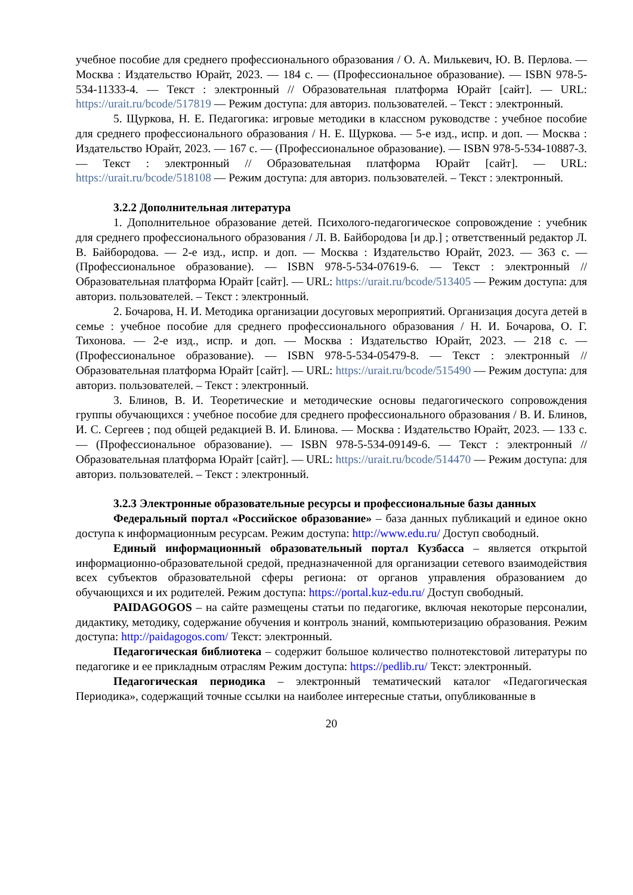учебное пособие для среднего профессионального образования / О. А. Милькевич, Ю. В. Перлова. — Москва : Издательство Юрайт, 2023. — 184 с. — (Профессиональное образование). — ISBN 978-5-534-11333-4. — Текст : электронный // Образовательная платформа Юрайт [сайт]. — URL: https://urait.ru/bcode/517819 — Режим доступа: для авториз. пользователей. – Текст : электронный.
5. Щуркова, Н. Е. Педагогика: игровые методики в классном руководстве : учебное пособие для среднего профессионального образования / Н. Е. Щуркова. — 5-е изд., испр. и доп. — Москва : Издательство Юрайт, 2023. — 167 с. — (Профессиональное образование). — ISBN 978-5-534-10887-3. — Текст : электронный // Образовательная платформа Юрайт [сайт]. — URL: https://urait.ru/bcode/518108 — Режим доступа: для авториз. пользователей. – Текст : электронный.
3.2.2 Дополнительная литература
1. Дополнительное образование детей. Психолого-педагогическое сопровождение : учебник для среднего профессионального образования / Л. В. Байбородова [и др.] ; ответственный редактор Л. В. Байбородова. — 2-е изд., испр. и доп. — Москва : Издательство Юрайт, 2023. — 363 с. — (Профессиональное образование). — ISBN 978-5-534-07619-6. — Текст : электронный // Образовательная платформа Юрайт [сайт]. — URL: https://urait.ru/bcode/513405 — Режим доступа: для авториз. пользователей. – Текст : электронный.
2. Бочарова, Н. И. Методика организации досуговых мероприятий. Организация досуга детей в семье : учебное пособие для среднего профессионального образования / Н. И. Бочарова, О. Г. Тихонова. — 2-е изд., испр. и доп. — Москва : Издательство Юрайт, 2023. — 218 с. — (Профессиональное образование). — ISBN 978-5-534-05479-8. — Текст : электронный // Образовательная платформа Юрайт [сайт]. — URL: https://urait.ru/bcode/515490 — Режим доступа: для авториз. пользователей. – Текст : электронный.
3. Блинов, В. И. Теоретические и методические основы педагогического сопровождения группы обучающихся : учебное пособие для среднего профессионального образования / В. И. Блинов, И. С. Сергеев ; под общей редакцией В. И. Блинова. — Москва : Издательство Юрайт, 2023. — 133 с. — (Профессиональное образование). — ISBN 978-5-534-09149-6. — Текст : электронный // Образовательная платформа Юрайт [сайт]. — URL: https://urait.ru/bcode/514470 — Режим доступа: для авториз. пользователей. – Текст : электронный.
3.2.3 Электронные образовательные ресурсы и профессиональные базы данных
Федеральный портал «Российское образование» – база данных публикаций и единое окно доступа к информационным ресурсам. Режим доступа: http://www.edu.ru/ Доступ свободный.
Единый информационный образовательный портал Кузбасса – является открытой информационно-образовательной средой, предназначенной для организации сетевого взаимодействия всех субъектов образовательной сферы региона: от органов управления образованием до обучающихся и их родителей. Режим доступа: https://portal.kuz-edu.ru/ Доступ свободный.
PAIDAGOGOS – на сайте размещены статьи по педагогике, включая некоторые персоналии, дидактику, методику, содержание обучения и контроль знаний, компьютеризацию образования. Режим доступа: http://paidagogos.com/ Текст: электронный.
Педагогическая библиотека – содержит большое количество полнотекстовой литературы по педагогике и ее прикладным отраслям Режим доступа: https://pedlib.ru/ Текст: электронный.
Педагогическая периодика – электронный тематический каталог «Педагогическая Периодика», содержащий точные ссылки на наиболее интересные статьи, опубликованные в
20